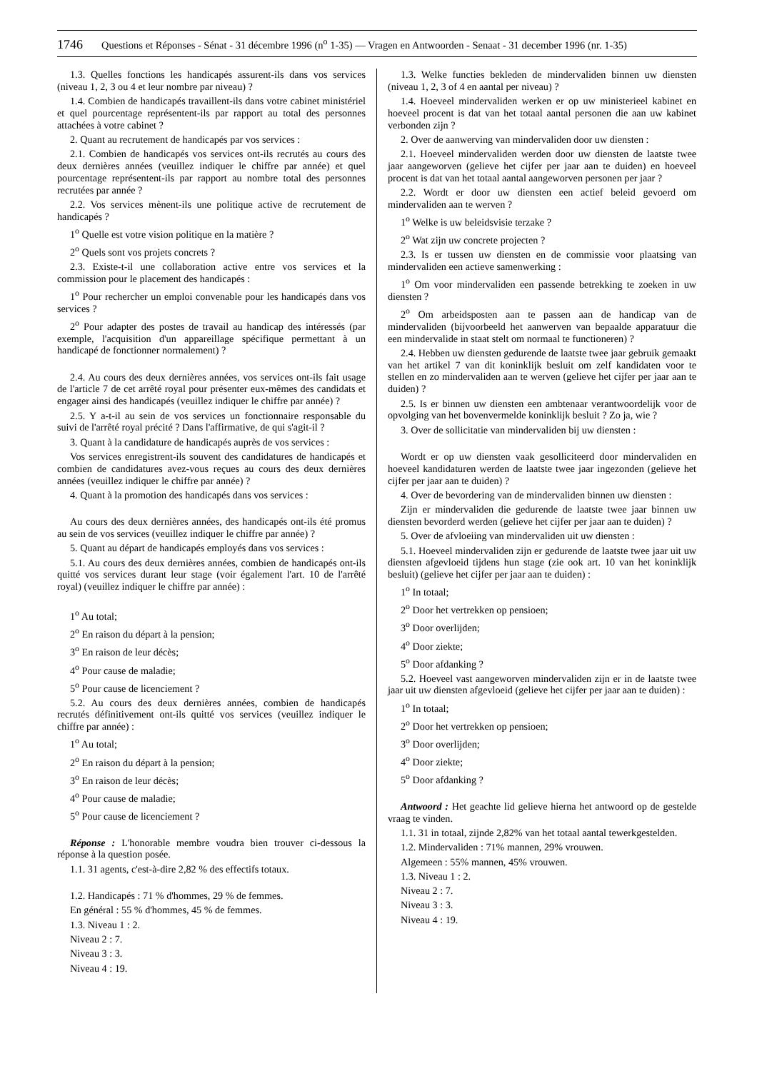1746 Questions et Réponses - Sénat - 31 décembre 1996 (n<sup>o</sup> 1-35) — Vragen en Antwoorden - Senaat - 31 december 1996 (nr. 1-35)
1.3. Quelles fonctions les handicapés assurent-ils dans vos services (niveau 1, 2, 3 ou 4 et leur nombre par niveau) ?
1.4. Combien de handicapés travaillent-ils dans votre cabinet ministériel et quel pourcentage représentent-ils par rapport au total des personnes attachées à votre cabinet ?
2. Quant au recrutement de handicapés par vos services :
2.1. Combien de handicapés vos services ont-ils recrutés au cours des deux dernières années (veuillez indiquer le chiffre par année) et quel pourcentage représentent-ils par rapport au nombre total des personnes recrutées par année ?
2.2. Vos services mènent-ils une politique active de recrutement de handicapés ?
1<sup>o</sup> Quelle est votre vision politique en la matière ?
2<sup>o</sup> Quels sont vos projets concrets ?
2.3. Existe-t-il une collaboration active entre vos services et la commission pour le placement des handicapés :
1<sup>o</sup> Pour rechercher un emploi convenable pour les handicapés dans vos services ?
2<sup>o</sup> Pour adapter des postes de travail au handicap des intéressés (par exemple, l'acquisition d'un appareillage spécifique permettant à un handicapé de fonctionner normalement) ?
2.4. Au cours des deux dernières années, vos services ont-ils fait usage de l'article 7 de cet arrêté royal pour présenter eux-mêmes des candidats et engager ainsi des handicapés (veuillez indiquer le chiffre par année) ?
2.5. Y a-t-il au sein de vos services un fonctionnaire responsable du suivi de l'arrêté royal précité ? Dans l'affirmative, de qui s'agit-il ?
3. Quant à la candidature de handicapés auprès de vos services :
Vos services enregistrent-ils souvent des candidatures de handicapés et combien de candidatures avez-vous reçues au cours des deux dernières années (veuillez indiquer le chiffre par année) ?
4. Quant à la promotion des handicapés dans vos services :
Au cours des deux dernières années, des handicapés ont-ils été promus au sein de vos services (veuillez indiquer le chiffre par année) ?
5. Quant au départ de handicapés employés dans vos services :
5.1. Au cours des deux dernières années, combien de handicapés ont-ils quitté vos services durant leur stage (voir également l'art. 10 de l'arrêté royal) (veuillez indiquer le chiffre par année) :
1<sup>o</sup> Au total;
2<sup>o</sup> En raison du départ à la pension;
3<sup>o</sup> En raison de leur décès;
4<sup>o</sup> Pour cause de maladie;
5<sup>o</sup> Pour cause de licenciement ?
5.2. Au cours des deux dernières années, combien de handicapés recrutés définitivement ont-ils quitté vos services (veuillez indiquer le chiffre par année) :
1<sup>o</sup> Au total;
2<sup>o</sup> En raison du départ à la pension;
3<sup>o</sup> En raison de leur décès;
4<sup>o</sup> Pour cause de maladie;
5<sup>o</sup> Pour cause de licenciement ?
Réponse : L'honorable membre voudra bien trouver ci-dessous la réponse à la question posée.
1.1. 31 agents, c'est-à-dire 2,82 % des effectifs totaux.
1.2. Handicapés : 71 % d'hommes, 29 % de femmes.
En général : 55 % d'hommes, 45 % de femmes.
1.3. Niveau 1 : 2.
Niveau 2 : 7.
Niveau 3 : 3.
Niveau 4 : 19.
1.3. Welke functies bekleden de mindervaliden binnen uw diensten (niveau 1, 2, 3 of 4 en aantal per niveau) ?
1.4. Hoeveel mindervaliden werken er op uw ministerieel kabinet en hoeveel procent is dat van het totaal aantal personen die aan uw kabinet verbonden zijn ?
2. Over de aanwerving van mindervaliden door uw diensten :
2.1. Hoeveel mindervaliden werden door uw diensten de laatste twee jaar aangeworven (gelieve het cijfer per jaar aan te duiden) en hoeveel procent is dat van het totaal aantal aangeworven personen per jaar ?
2.2. Wordt er door uw diensten een actief beleid gevoerd om mindervaliden aan te werven ?
1<sup>o</sup> Welke is uw beleidsvisie terzake ?
2<sup>o</sup> Wat zijn uw concrete projecten ?
2.3. Is er tussen uw diensten en de commissie voor plaatsing van mindervaliden een actieve samenwerking :
1<sup>o</sup> Om voor mindervaliden een passende betrekking te zoeken in uw diensten ?
2<sup>o</sup> Om arbeidsposten aan te passen aan de handicap van de mindervaliden (bijvoorbeeld het aanwerven van bepaalde apparatuur die een mindervalide in staat stelt om normaal te functioneren) ?
2.4. Hebben uw diensten gedurende de laatste twee jaar gebruik gemaakt van het artikel 7 van dit koninklijk besluit om zelf kandidaten voor te stellen en zo mindervaliden aan te werven (gelieve het cijfer per jaar aan te duiden) ?
2.5. Is er binnen uw diensten een ambtenaar verantwoordelijk voor de opvolging van het bovenvermelde koninklijk besluit ? Zo ja, wie ?
3. Over de sollicitatie van mindervaliden bij uw diensten :
Wordt er op uw diensten vaak gesolliciteerd door mindervaliden en hoeveel kandidaturen werden de laatste twee jaar ingezonden (gelieve het cijfer per jaar aan te duiden) ?
4. Over de bevordering van de mindervaliden binnen uw diensten :
Zijn er mindervaliden die gedurende de laatste twee jaar binnen uw diensten bevorderd werden (gelieve het cijfer per jaar aan te duiden) ?
5. Over de afvloeiing van mindervaliden uit uw diensten :
5.1. Hoeveel mindervaliden zijn er gedurende de laatste twee jaar uit uw diensten afgevloeid tijdens hun stage (zie ook art. 10 van het koninklijk besluit) (gelieve het cijfer per jaar aan te duiden) :
1<sup>o</sup> In totaal;
2<sup>o</sup> Door het vertrekken op pensioen;
3<sup>o</sup> Door overlijden;
4<sup>o</sup> Door ziekte;
5<sup>o</sup> Door afdanking ?
5.2. Hoeveel vast aangeworven mindervaliden zijn er in de laatste twee jaar uit uw diensten afgevloeid (gelieve het cijfer per jaar aan te duiden) :
1<sup>o</sup> In totaal;
2<sup>o</sup> Door het vertrekken op pensioen;
3<sup>o</sup> Door overlijden;
4<sup>o</sup> Door ziekte;
5<sup>o</sup> Door afdanking ?
Antwoord : Het geachte lid gelieve hierna het antwoord op de gestelde vraag te vinden.
1.1. 31 in totaal, zijnde 2,82% van het totaal aantal tewerkgestelden.
1.2. Mindervaliden : 71% mannen, 29% vrouwen.
Algemeen : 55% mannen, 45% vrouwen.
1.3. Niveau 1 : 2.
Niveau 2 : 7.
Niveau 3 : 3.
Niveau 4 : 19.